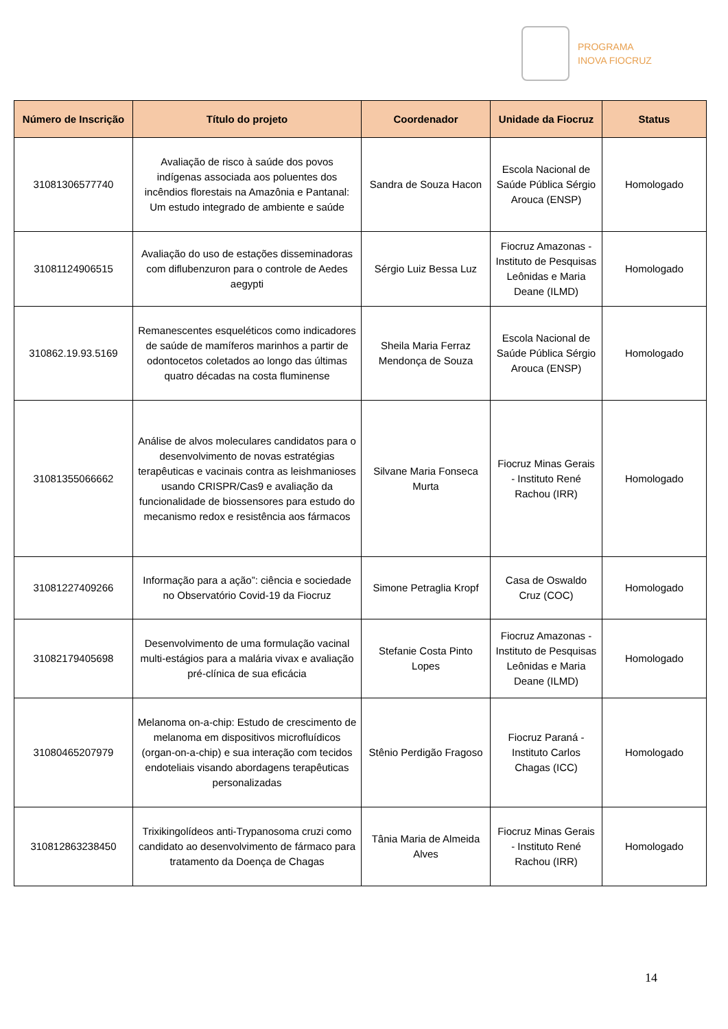PROGRAMA
INOVA FIOCRUZ
| Número de Inscrição | Título do projeto | Coordenador | Unidade da Fiocruz | Status |
| --- | --- | --- | --- | --- |
| 31081306577740 | Avaliação de risco à saúde dos povos indígenas associada aos poluentes dos incêndios florestais na Amazônia e Pantanal: Um estudo integrado de ambiente e saúde | Sandra de Souza Hacon | Escola Nacional de Saúde Pública Sérgio Arouca (ENSP) | Homologado |
| 31081124906515 | Avaliação do uso de estações disseminadoras com diflubenzuron para o controle de Aedes aegypti | Sérgio Luiz Bessa Luz | Fiocruz Amazonas - Instituto de Pesquisas Leônidas e Maria Deane (ILMD) | Homologado |
| 310862.19.93.5169 | Remanescentes esqueléticos como indicadores de saúde de mamíferos marinhos a partir de odontocetos coletados ao longo das últimas quatro décadas na costa fluminense | Sheila Maria Ferraz Mendonça de Souza | Escola Nacional de Saúde Pública Sérgio Arouca (ENSP) | Homologado |
| 31081355066662 | Análise de alvos moleculares candidatos para o desenvolvimento de novas estratégias terapêuticas e vacinais contra as leishmanioses usando CRISPR/Cas9 e avaliação da funcionalidade de biossensores para estudo do mecanismo redox e resistência aos fármacos | Silvane Maria Fonseca Murta | Fiocruz Minas Gerais - Instituto René Rachou (IRR) | Homologado |
| 31081227409266 | Informação para a ação”: ciência e sociedade no Observatório Covid-19 da Fiocruz | Simone Petraglia Kropf | Casa de Oswaldo Cruz (COC) | Homologado |
| 31082179405698 | Desenvolvimento de uma formulação vacinal multi-estágios para a malária vivax e avaliação pré-clínica de sua eficácia | Stefanie Costa Pinto Lopes | Fiocruz Amazonas - Instituto de Pesquisas Leônidas e Maria Deane (ILMD) | Homologado |
| 31080465207979 | Melanoma on-a-chip: Estudo de crescimento de melanoma em dispositivos microfluídicos (organ-on-a-chip) e sua interação com tecidos endoteliais visando abordagens terapêuticas personalizadas | Stênio Perdigão Fragoso | Fiocruz Paraná - Instituto Carlos Chagas (ICC) | Homologado |
| 310812863238450 | Trixikingolídeos anti-Trypanosoma cruzi como candidato ao desenvolvimento de fármaco para tratamento da Doença de Chagas | Tânia Maria de Almeida Alves | Fiocruz Minas Gerais - Instituto René Rachou (IRR) | Homologado |
14